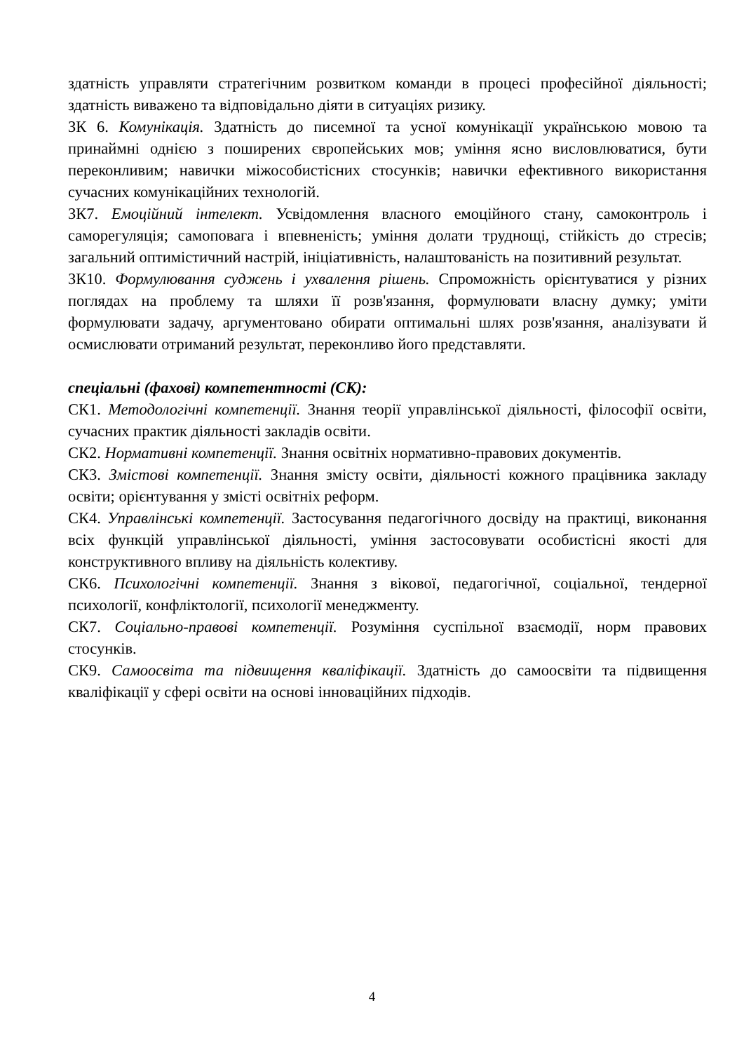здатність управляти стратегічним розвитком команди в процесі професійної діяльності; здатність виважено та відповідально діяти в ситуаціях ризику.
ЗК 6. Комунікація. Здатність до писемної та усної комунікації українською мовою та принаймні однією з поширених європейських мов; уміння ясно висловлюватися, бути переконливим; навички міжособистісних стосунків; навички ефективного використання сучасних комунікаційних технологій.
ЗК7. Емоційний інтелект. Усвідомлення власного емоційного стану, самоконтроль і саморегуляція; самоповага і впевненість; уміння долати труднощі, стійкість до стресів; загальний оптимістичний настрій, ініціативність, налаштованість на позитивний результат.
ЗК10. Формулювання суджень і ухвалення рішень. Спроможність орієнтуватися у різних поглядах на проблему та шляхи її розв'язання, формулювати власну думку; уміти формулювати задачу, аргументовано обирати оптимальні шлях розв'язання, аналізувати й осмислювати отриманий результат, переконливо його представляти.
спеціальні (фахові) компетентності (СК):
СК1. Методологічні компетенції. Знання теорії управлінської діяльності, філософії освіти, сучасних практик діяльності закладів освіти.
СК2. Нормативні компетенції. Знання освітніх нормативно-правових документів.
СК3. Змістові компетенції. Знання змісту освіти, діяльності кожного працівника закладу освіти; орієнтування у змісті освітніх реформ.
СК4. Управлінські компетенції. Застосування педагогічного досвіду на практиці, виконання всіх функцій управлінської діяльності, уміння застосовувати особистісні якості для конструктивного впливу на діяльність колективу.
СК6. Психологічні компетенції. Знання з вікової, педагогічної, соціальної, тендерної психології, конфліктології, психології менеджменту.
СК7. Соціально-правові компетенції. Розуміння суспільної взаємодії, норм правових стосунків.
СК9. Самоосвіта та підвищення кваліфікації. Здатність до самоосвіти та підвищення кваліфікації у сфері освіти на основі інноваційних підходів.
4